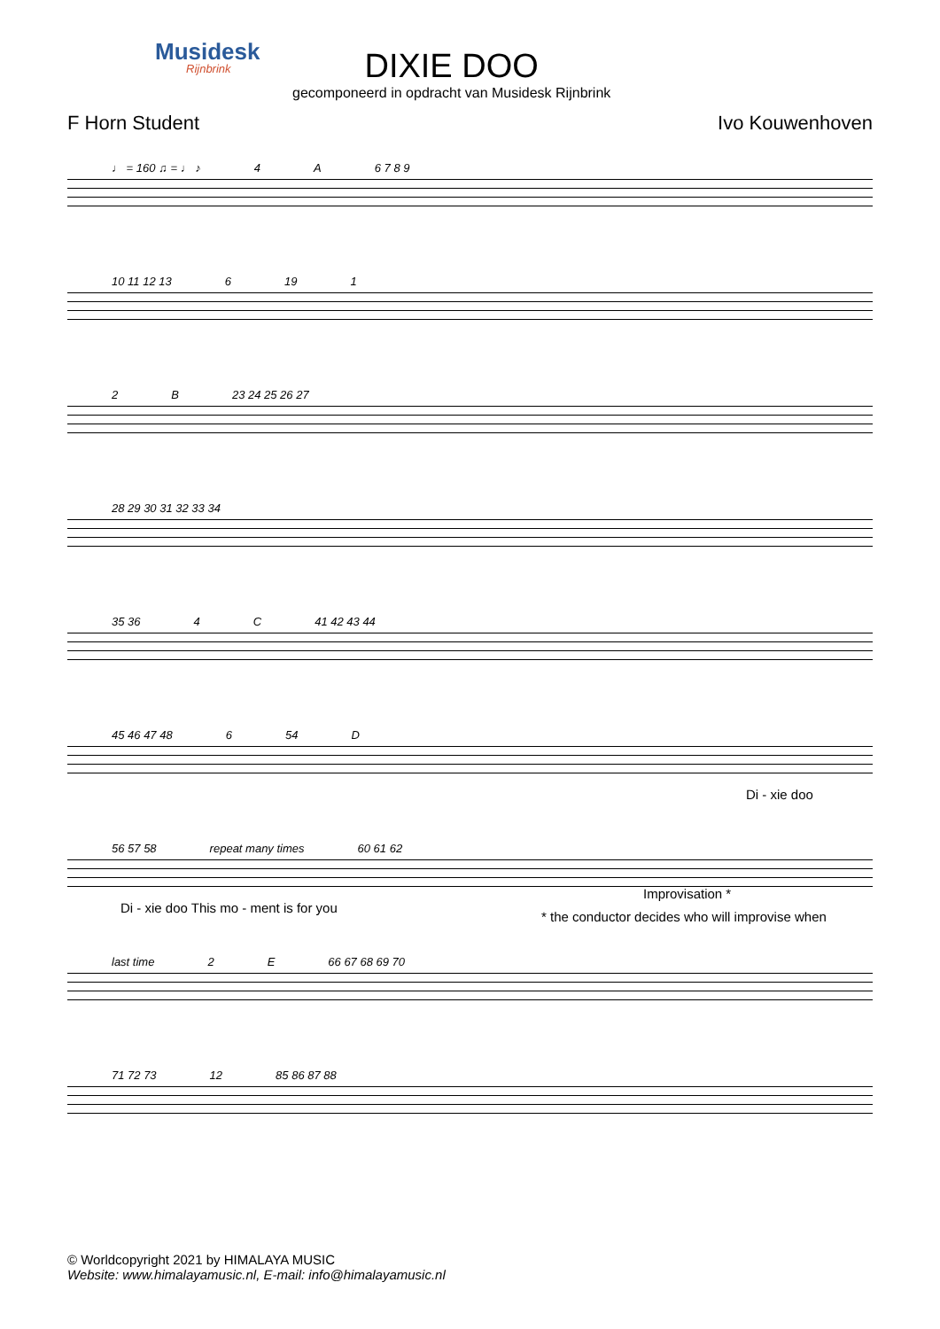Musidesk
Rijnbrink
DIXIE DOO
gecomponeerd in opdracht van Musidesk Rijnbrink
F Horn Student Ivo Kouwenhoven
♩ = 160 ♫ = ♩ ♪ 4 A 6 7 8 9
10 11 12 13 6 19 1
2 B 23 24 25 26 27
28 29 30 31 32 33 34
35 36 4 C 41 42 43 44
45 46 47 48 6 54 D
Di - xie doo
56 57 58 repeat many times 60 61 62
Di - xie doo This mo - ment is for you
Improvisation *
* the conductor decides who will improvise when
last time 2 E 66 67 68 69 70
71 72 73 12 85 86 87 88
© Worldcopyright 2021 by HIMALAYA MUSIC
Website: www.himalayamusic.nl, E-mail: info@himalayamusic.nl